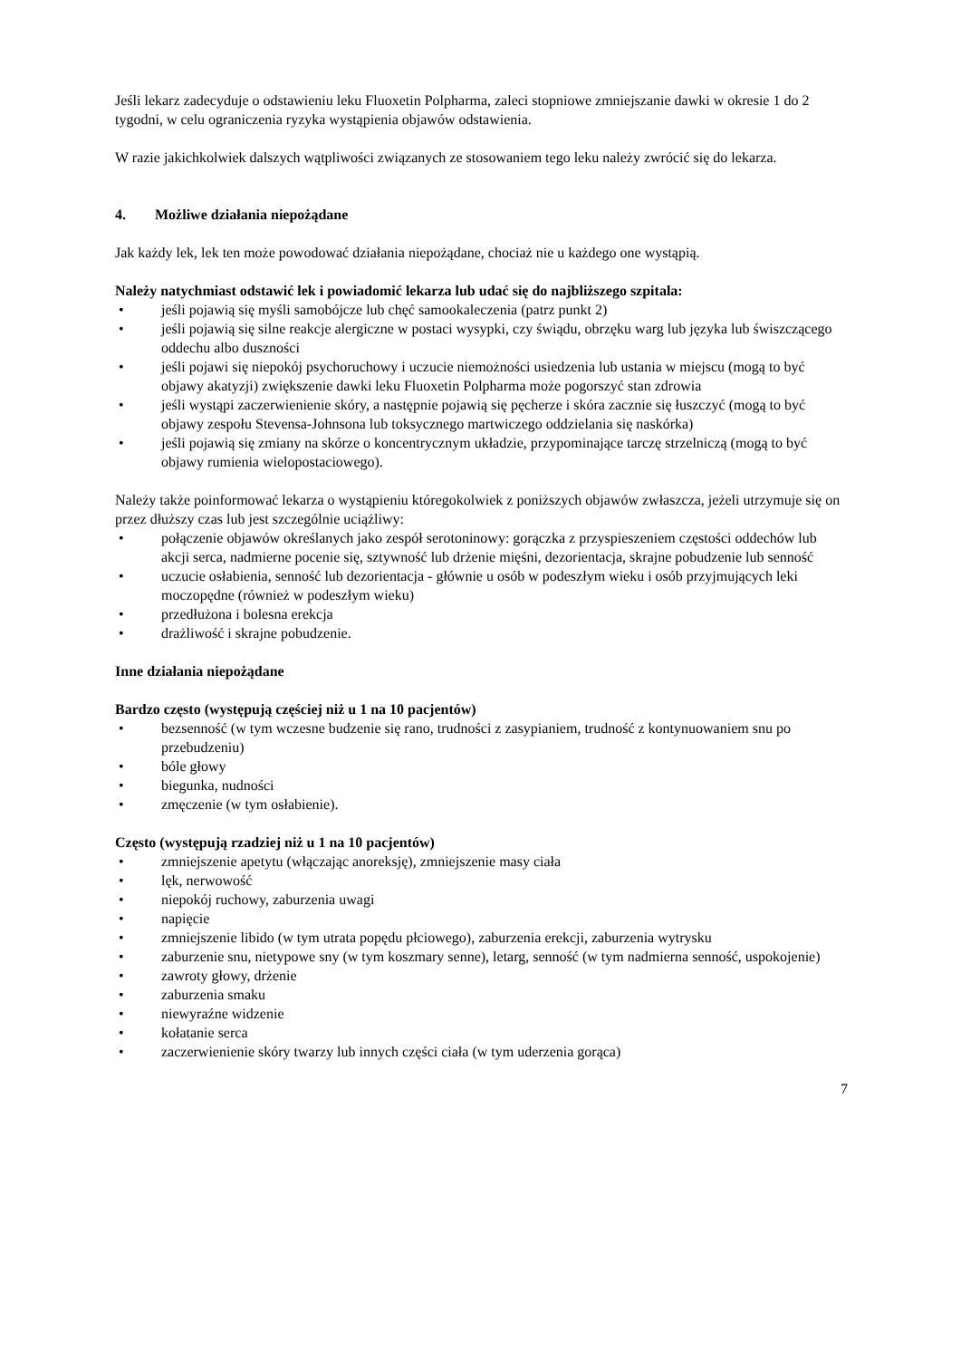Jeśli lekarz zadecyduje o odstawieniu leku Fluoxetin Polpharma, zaleci stopniowe zmniejszanie dawki w okresie 1 do 2 tygodni, w celu ograniczenia ryzyka wystąpienia objawów odstawienia.
W razie jakichkolwiek dalszych wątpliwości związanych ze stosowaniem tego leku należy zwrócić się do lekarza.
4. Możliwe działania niepożądane
Jak każdy lek, lek ten może powodować działania niepożądane, chociaż nie u każdego one wystąpią.
Należy natychmiast odstawić lek i powiadomić lekarza lub udać się do najbliższego szpitala:
• jeśli pojawią się myśli samobójcze lub chęć samookaleczenia (patrz punkt 2)
• jeśli pojawią się silne reakcje alergiczne w postaci wysypki, czy świądu, obrzęku warg lub języka lub świszczącego oddechu albo duszności
• jeśli pojawi się niepokój psychoruchowy i uczucie niemożności usiedzenia lub ustania w miejscu (mogą to być objawy akatyzji) zwiększenie dawki leku Fluoxetin Polpharma może pogorszyć stan zdrowia
• jeśli wystąpi zaczerwienienie skóry, a następnie pojawią się pęcherze i skóra zacznie się łuszczyć (mogą to być objawy zespołu Stevensa-Johnsona lub toksycznego martwiczego oddzielania się naskórka)
• jeśli pojawią się zmiany na skórze o koncentrycznym układzie, przypominające tarczę strzelniczą (mogą to być objawy rumienia wielopostaciowego).
Należy także poinformować lekarza o wystąpieniu któregokolwiek z poniższych objawów zwłaszcza, jeżeli utrzymuje się on przez dłuższy czas lub jest szczególnie uciążliwy:
• połączenie objawów określanych jako zespół serotoninowy: gorączka z przyspieszeniem częstości oddechów lub akcji serca, nadmierne pocenie się, sztywność lub drżenie mięśni, dezorientacja, skrajne pobudzenie lub senność
• uczucie osłabienia, senność lub dezorientacja - głównie u osób w podeszłym wieku i osób przyjmujących leki moczopędne (również w podeszłym wieku)
• przedłużona i bolesna erekcja
• drażliwość i skrajne pobudzenie.
Inne działania niepożądane
Bardzo często (występują częściej niż u 1 na 10 pacjentów)
• bezsenność (w tym wczesne budzenie się rano, trudności z zasypianiem, trudność z kontynuowaniem snu po przebudzeniu)
• bóle głowy
• biegunka, nudności
• zmęczenie (w tym osłabienie).
Często (występują rzadziej niż u 1 na 10 pacjentów)
• zmniejszenie apetytu (włączając anoreksję), zmniejszenie masy ciała
• lęk, nerwowość
• niepokój ruchowy, zaburzenia uwagi
• napięcie
• zmniejszenie libido (w tym utrata popędu płciowego), zaburzenia erekcji, zaburzenia wytrysku
• zaburzenie snu, nietypowe sny (w tym koszmary senne), letarg, senność (w tym nadmierna senność, uspokojenie)
• zawroty głowy, drżenie
• zaburzenia smaku
• niewyraźne widzenie
• kołatanie serca
• zaczerwienienie skóry twarzy lub innych części ciała (w tym uderzenia gorąca)
7